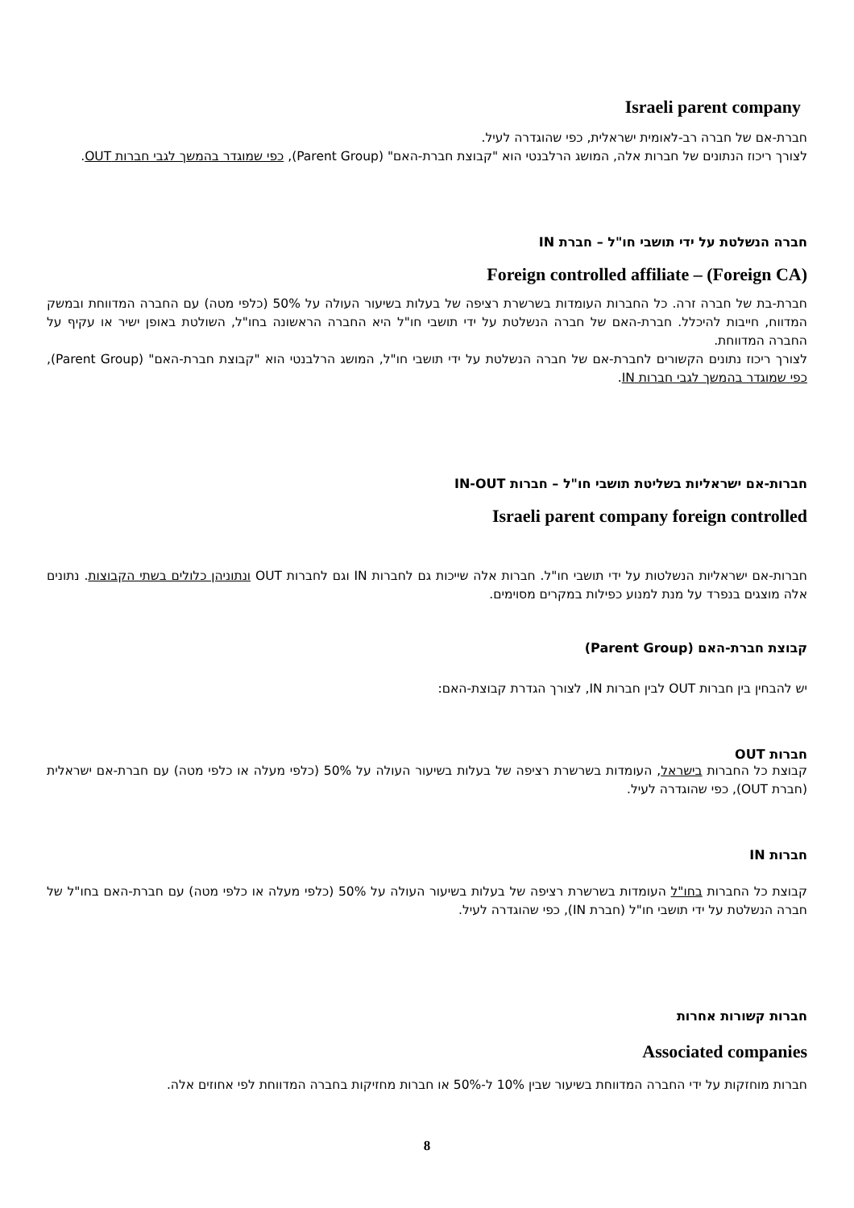Israeli parent company
חברת-אם של חברה רב-לאומית ישראלית, כפי שהוגדרה לעיל.
לצורך ריכוז הנתונים של חברות אלה, המושג הרלבנטי הוא "קבוצת חברת-האם" (Parent Group), כפי שמוגדר בהמשך לגבי חברות OUT.
חברה הנשלטת על ידי תושבי חו"ל – חברת IN
Foreign controlled affiliate – (Foreign CA)
חברת-בת של חברה זרה. כל החברות העומדות בשרשרת רציפה של בעלות בשיעור העולה על 50% (כלפי מטה) עם החברה המדווחת ובמשק המדווח, חייבות להיכלל. חברת-האם של חברה הנשלטת על ידי תושבי חו"ל היא החברה הראשונה בחו"ל, השולטת באופן ישיר או עקיף על החברה המדווחת.
לצורך ריכוז נתונים הקשורים לחברת-אם של חברה הנשלטת על ידי תושבי חו"ל, המושג הרלבנטי הוא "קבוצת חברת-האם" (Parent Group), כפי שמוגדר בהמשך לגבי חברות IN.
חברות-אם ישראליות בשליטת תושבי חו"ל – חברות IN-OUT
Israeli parent company foreign controlled
חברות-אם ישראליות הנשלטות על ידי תושבי חו"ל. חברות אלה שייכות גם לחברות IN וגם לחברות OUT ונתוניהן כלולים בשתי הקבוצות. נתונים אלה מוצגים בנפרד על מנת למנוע כפילות במקרים מסוימים.
קבוצת חברת-האם (Parent Group)
יש להבחין בין חברות OUT לבין חברות IN, לצורך הגדרת קבוצת-האם:
חברות OUT
קבוצת כל החברות בישראל, העומדות בשרשרת רציפה של בעלות בשיעור העולה על 50% (כלפי מעלה או כלפי מטה) עם חברת-אם ישראלית (חברת OUT), כפי שהוגדרה לעיל.
חברות IN
קבוצת כל החברות בחו"ל העומדות בשרשרת רציפה של בעלות בשיעור העולה על 50% (כלפי מעלה או כלפי מטה) עם חברת-האם בחו"ל של חברה הנשלטת על ידי תושבי חו"ל (חברת IN), כפי שהוגדרה לעיל.
חברות קשורות אחרות
Associated companies
חברות מוחזקות על ידי החברה המדווחת בשיעור שבין 10% ל-50% או חברות מחזיקות בחברה המדווחת לפי אחוזים אלה.
8